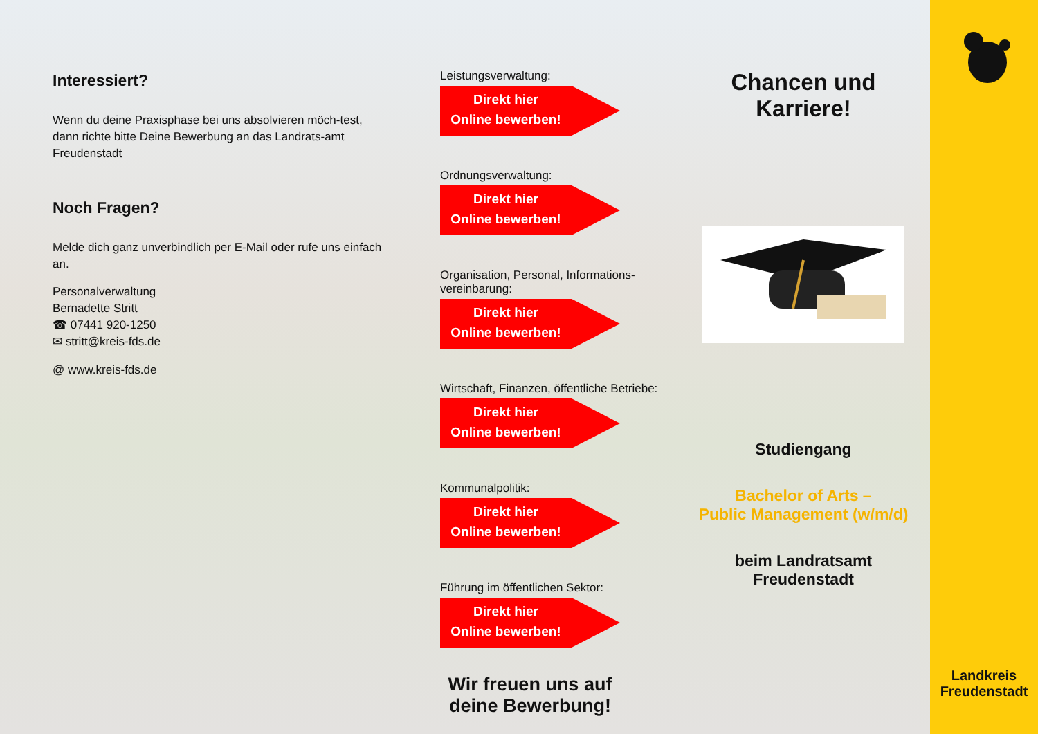Interessiert?
Wenn du deine Praxisphase bei uns absolvieren möch-test, dann richte bitte Deine Bewerbung an das Landrats-amt Freudenstadt
Noch Fragen?
Melde dich ganz unverbindlich per E-Mail oder rufe uns einfach an.
Personalverwaltung
Bernadette Stritt
☎ 07441 920-1250
✉ stritt@kreis-fds.de
@ www.kreis-fds.de
Leistungsverwaltung:
Direkt hier
Online bewerben!
Ordnungsverwaltung:
Direkt hier
Online bewerben!
Organisation, Personal, Informations-vereinbarung:
Direkt hier
Online bewerben!
Wirtschaft, Finanzen, öffentliche Betriebe:
Direkt hier
Online bewerben!
Kommunalpolitik:
Direkt hier
Online bewerben!
Führung im öffentlichen Sektor:
Direkt hier
Online bewerben!
Wir freuen uns auf deine Bewerbung!
Chancen und Karriere!
Studiengang
Bachelor of Arts –
Public Management (w/m/d)
beim Landratsamt Freudenstadt
Landkreis
Freudenstadt